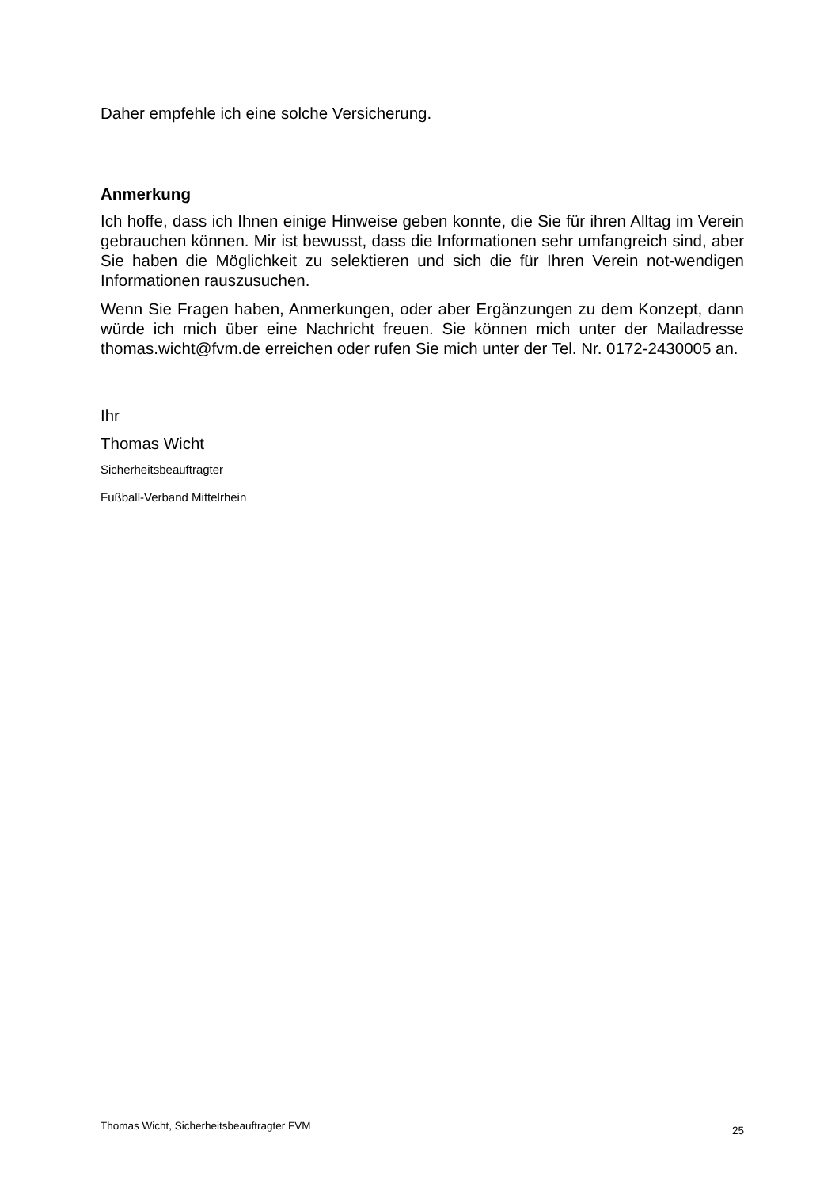Daher empfehle ich eine solche Versicherung.
Anmerkung
Ich hoffe, dass ich Ihnen einige Hinweise geben konnte, die Sie für ihren Alltag im Verein gebrauchen können. Mir ist bewusst, dass die Informationen sehr umfangreich sind, aber Sie haben die Möglichkeit zu selektieren und sich die für Ihren Verein not-wendigen Informationen rauszusuchen.
Wenn Sie Fragen haben, Anmerkungen, oder aber Ergänzungen zu dem Konzept, dann würde ich mich über eine Nachricht freuen. Sie können mich unter der Mailadresse thomas.wicht@fvm.de erreichen oder rufen Sie mich unter der Tel. Nr. 0172-2430005 an.
Ihr
Thomas Wicht
Sicherheitsbeauftragter
Fußball-Verband Mittelrhein
Thomas Wicht, Sicherheitsbeauftragter FVM 25